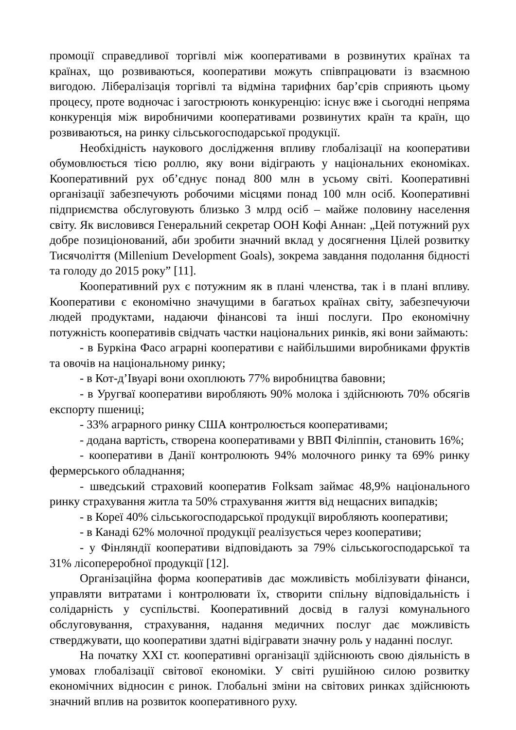промоції справедливої торгівлі між кооперативами в розвинутих країнах та країнах, що розвиваються, кооперативи можуть співпрацювати із взаємною вигодою. Лібералізація торгівлі та відміна тарифних бар’єрів сприяють цьому процесу, проте водночас і загострюють конкуренцію: існує вже і сьогодні непряма конкуренція між виробничими кооперативами розвинутих країн та країн, що розвиваються, на ринку сільськогосподарської продукції.
Необхідність наукового дослідження впливу глобалізації на кооперативи обумовлюється тією роллю, яку вони відіграють у національних економіках. Кооперативний рух об’єднує понад 800 млн в усьому світі. Кооперативні організації забезпечують робочими місцями понад 100 млн осіб. Кооперативні підприємства обслуговують близько 3 млрд осіб – майже половину населення світу. Як висловився Генеральний секретар ООН Кофі Аннан: „Цей потужний рух добре позиціонований, аби зробити значний вклад у досягнення Цілей розвитку Тисячоліття (Millenium Development Goals), зокрема завдання подолання бідності та голоду до 2015 року” [11].
Кооперативний рух є потужним як в плані членства, так і в плані впливу. Кооперативи є економічно значущими в багатьох країнах світу, забезпечуючи людей продуктами, надаючи фінансові та інші послуги. Про економічну потужність кооперативів свідчать частки національних ринків, які вони займають:
- в Буркіна Фасо аграрні кооперативи є найбільшими виробниками фруктів та овочів на національному ринку;
- в Кот-д’Івуарі вони охоплюють 77% виробництва бавовни;
- в Уругваї кооперативи виробляють 90% молока і здійснюють 70% обсягів експорту пшениці;
- 33% аграрного ринку США контролюється кооперативами;
- додана вартість, створена кооперативами у ВВП Філіппін, становить 16%;
- кооперативи в Данії контролюють 94% молочного ринку та 69% ринку фермерського обладнання;
- шведський страховий кооператив Folksam займає 48,9% національного ринку страхування житла та 50% страхування життя від нещасних випадків;
- в Кореї 40% сільськогосподарської продукції виробляють кооперативи;
- в Канаді 62% молочної продукції реалізується через кооперативи;
- у Фінляндії кооперативи відповідають за 79% сільськогосподарської та 31% лісопереробної продукції [12].
Організаційна форма кооперативів дає можливість мобілізувати фінанси, управляти витратами і контролювати їх, створити спільну відповідальність і солідарність у суспільстві. Кооперативний досвід в галузі комунального обслуговування, страхування, надання медичних послуг дає можливість стверджувати, що кооперативи здатні відігравати значну роль у наданні послуг.
На початку XXI ст. кооперативні організації здійснюють свою діяльність в умовах глобалізації світової економіки. У світі рушійною силою розвитку економічних відносин є ринок. Глобальні зміни на світових ринках здійснюють значний вплив на розвиток кооперативного руху.